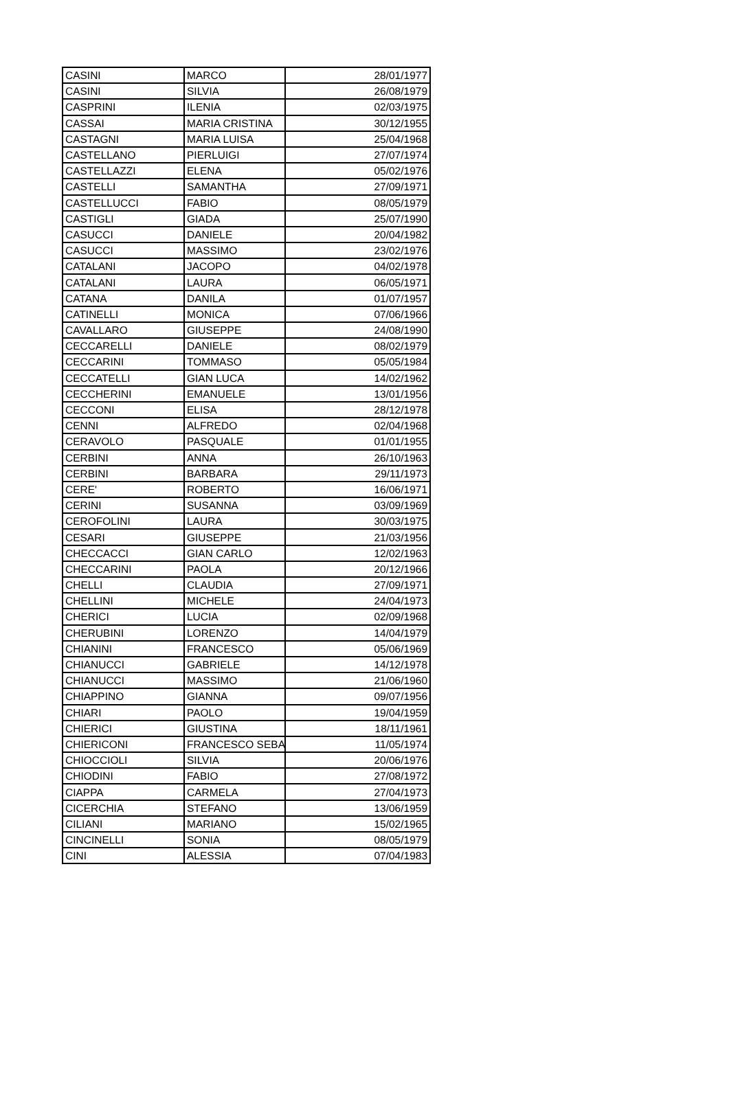| CASINI | MARCO | 28/01/1977 |
| CASINI | SILVIA | 26/08/1979 |
| CASPRINI | ILENIA | 02/03/1975 |
| CASSAI | MARIA CRISTINA | 30/12/1955 |
| CASTAGNI | MARIA LUISA | 25/04/1968 |
| CASTELLANO | PIERLUIGI | 27/07/1974 |
| CASTELLAZZI | ELENA | 05/02/1976 |
| CASTELLI | SAMANTHA | 27/09/1971 |
| CASTELLUCCI | FABIO | 08/05/1979 |
| CASTIGLI | GIADA | 25/07/1990 |
| CASUCCI | DANIELE | 20/04/1982 |
| CASUCCI | MASSIMO | 23/02/1976 |
| CATALANI | JACOPO | 04/02/1978 |
| CATALANI | LAURA | 06/05/1971 |
| CATANA | DANILA | 01/07/1957 |
| CATINELLI | MONICA | 07/06/1966 |
| CAVALLARO | GIUSEPPE | 24/08/1990 |
| CECCARELLI | DANIELE | 08/02/1979 |
| CECCARINI | TOMMASO | 05/05/1984 |
| CECCATELLI | GIAN LUCA | 14/02/1962 |
| CECCHERINI | EMANUELE | 13/01/1956 |
| CECCONI | ELISA | 28/12/1978 |
| CENNI | ALFREDO | 02/04/1968 |
| CERAVOLO | PASQUALE | 01/01/1955 |
| CERBINI | ANNA | 26/10/1963 |
| CERBINI | BARBARA | 29/11/1973 |
| CERE' | ROBERTO | 16/06/1971 |
| CERINI | SUSANNA | 03/09/1969 |
| CEROFOLINI | LAURA | 30/03/1975 |
| CESARI | GIUSEPPE | 21/03/1956 |
| CHECCACCI | GIAN CARLO | 12/02/1963 |
| CHECCARINI | PAOLA | 20/12/1966 |
| CHELLI | CLAUDIA | 27/09/1971 |
| CHELLINI | MICHELE | 24/04/1973 |
| CHERICI | LUCIA | 02/09/1968 |
| CHERUBINI | LORENZO | 14/04/1979 |
| CHIANINI | FRANCESCO | 05/06/1969 |
| CHIANUCCI | GABRIELE | 14/12/1978 |
| CHIANUCCI | MASSIMO | 21/06/1960 |
| CHIAPPINO | GIANNA | 09/07/1956 |
| CHIARI | PAOLO | 19/04/1959 |
| CHIERICI | GIUSTINA | 18/11/1961 |
| CHIERICONI | FRANCESCO SEBA | 11/05/1974 |
| CHIOCCIOLI | SILVIA | 20/06/1976 |
| CHIODINI | FABIO | 27/08/1972 |
| CIAPPA | CARMELA | 27/04/1973 |
| CICERCHIA | STEFANO | 13/06/1959 |
| CILIANI | MARIANO | 15/02/1965 |
| CINCINELLI | SONIA | 08/05/1979 |
| CINI | ALESSIA | 07/04/1983 |